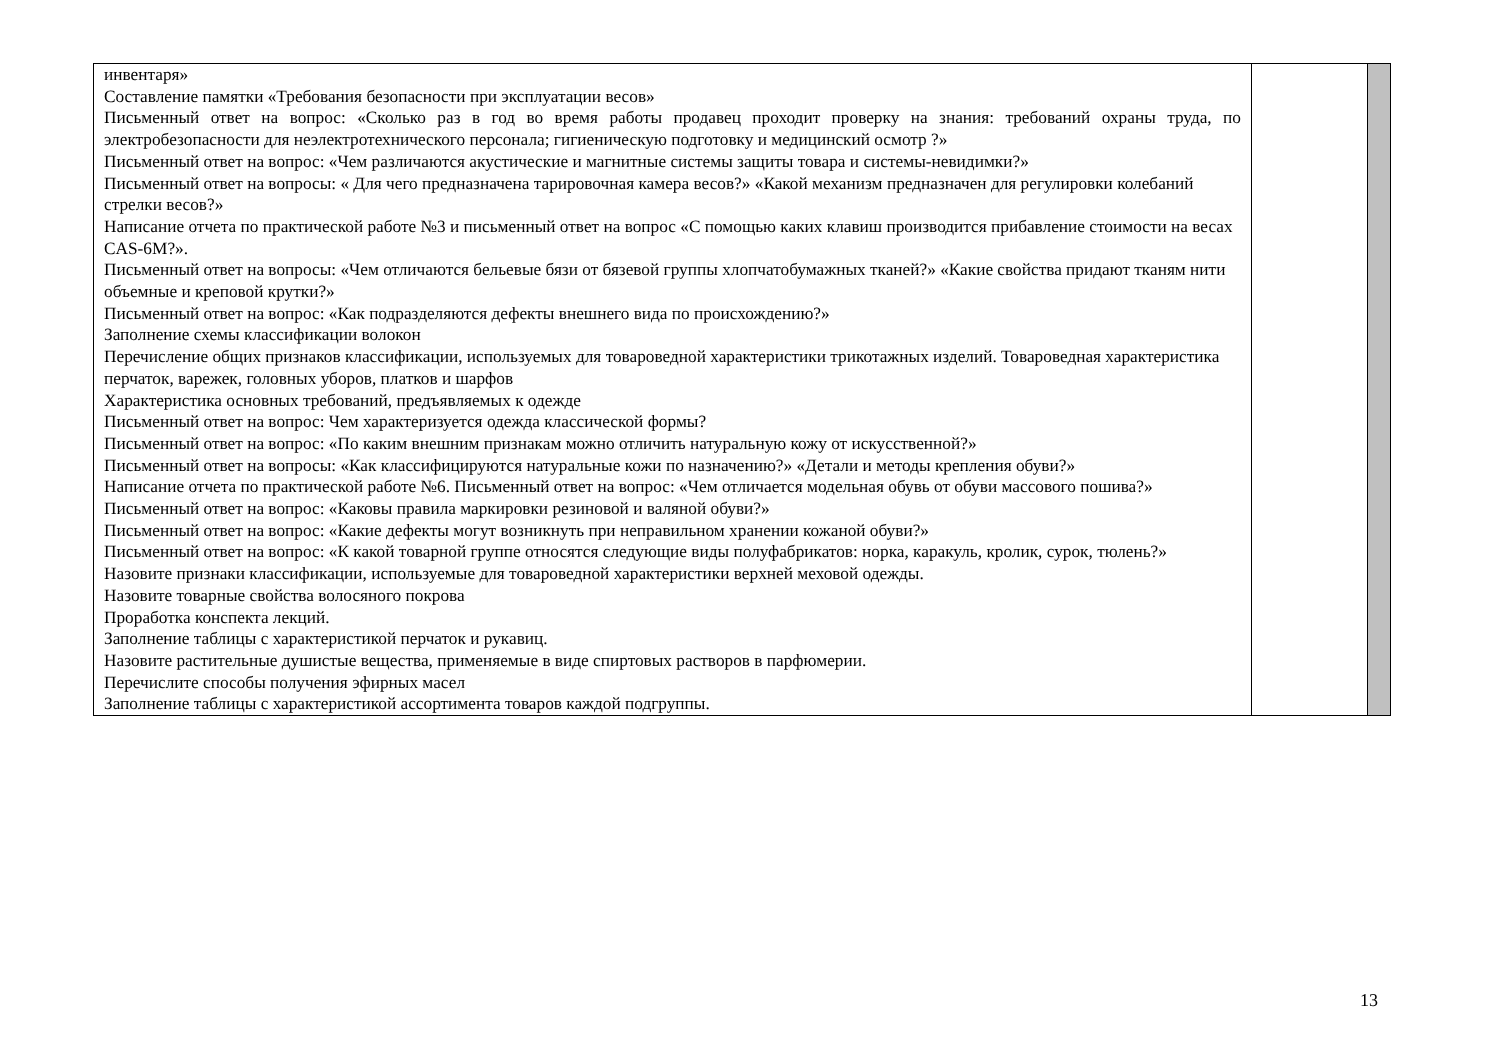| инвентаря» Составление памятки «Требования безопасности при эксплуатации весов» Письменный ответ на вопрос: «Сколько раз в год во время работы продавец проходит проверку на знания: требований охраны труда, по электробезопасности для неэлектротехнического персонала; гигиеническую подготовку и медицинский осмотр ?» Письменный ответ на вопрос: «Чем различаются акустические и магнитные системы защиты товара и системы-невидимки?» Письменный ответ на вопросы: « Для чего предназначена тарировочная камера весов?» «Какой механизм предназначен для регулировки колебаний стрелки весов?» Написание отчета по практической работе №3 и письменный ответ на вопрос «С помощью каких клавиш производится прибавление стоимости на весах CAS-6M?». Письменный ответ на вопросы: «Чем отличаются бельевые бязи от бязевой группы хлопчатобумажных тканей?» «Какие свойства придают тканям нити объемные и креповой крутки?» Письменный ответ на вопрос: «Как подразделяются дефекты внешнего вида по происхождению?» Заполнение схемы классификации волокон Перечисление общих признаков классификации, используемых для товароведной характеристики трикотажных изделий. Товароведная характеристика перчаток, варежек, головных уборов, платков и шарфов Характеристика основных требований, предъявляемых к одежде Письменный ответ на вопрос: Чем характеризуется одежда классической формы? Письменный ответ на вопрос: «По каким внешним признакам можно отличить натуральную кожу от искусственной?» Письменный ответ на вопросы: «Как классифицируются натуральные кожи по назначению?» «Детали и методы крепления обуви?» Написание отчета по практической работе №6. Письменный ответ на вопрос: «Чем отличается модельная обувь от обуви массового пошива?» Письменный ответ на вопрос: «Каковы правила маркировки резиновой и валяной обуви?» Письменный ответ на вопрос: «Какие дефекты могут возникнуть при неправильном хранении кожаной обуви?» Письменный ответ на вопрос: «К какой товарной группе относятся следующие виды полуфабрикатов: норка, каракуль, кролик, сурок, тюлень?» Назовите признаки классификации, используемые для товароведной характеристики верхней меховой одежды. Назовите товарные свойства волосяного покрова Проработка конспекта лекций. Заполнение таблицы с характеристикой перчаток и рукавиц. Назовите растительные душистые вещества, применяемые в виде спиртовых растворов в парфюмерии. Перечислите способы получения эфирных масел Заполнение таблицы с характеристикой ассортимента товаров каждой подгруппы. | | |
13